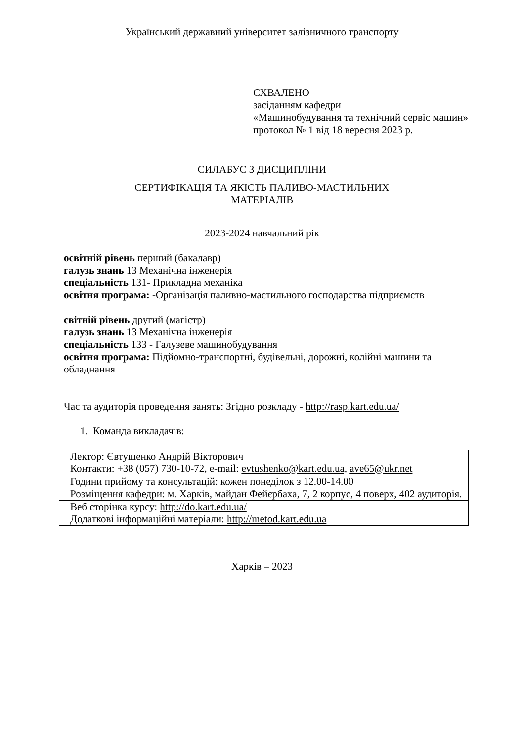Український державний університет залізничного транспорту
СХВАЛЕНО
засіданням кафедри
«Машинобудування та технічний сервіс машин»
протокол № 1 від 18 вересня 2023 р.
СИЛАБУС З ДИСЦИПЛІНИ
СЕРТИФІКАЦІЯ ТА ЯКІСТЬ ПАЛИВО-МАСТИЛЬНИХ
МАТЕРІАЛІВ
2023-2024 навчальний рік
освітній рівень перший (бакалавр)
галузь знань 13 Механічна інженерія
спеціальність 131- Прикладна механіка
освітня програма: -Організація паливно-мастильного господарства підприємств
світній рівень другий (магістр)
галузь знань 13 Механічна інженерія
спеціальність 133 - Галузеве машинобудування
освітня програма: Підйомно-транспортні, будівельні, дорожні, колійні машини та обладнання
Час та аудиторія проведення занять: Згідно розкладу - http://rasp.kart.edu.ua/
1. Команда викладачів:
| Лектор: Євтушенко Андрій Вікторович Контакти: +38 (057) 730-10-72, e-mail: evtushenko@kart.edu.ua, ave65@ukr.net |
| Години прийому та консультацій: кожен понеділок з 12.00-14.00 Розміщення кафедри: м. Харків, майдан Фейєрбаха, 7, 2 корпус, 4 поверх, 402 аудиторія. |
| Веб сторінка курсу: http://do.kart.edu.ua/ Додаткові інформаційні матеріали: http://metod.kart.edu.ua |
Харків – 2023